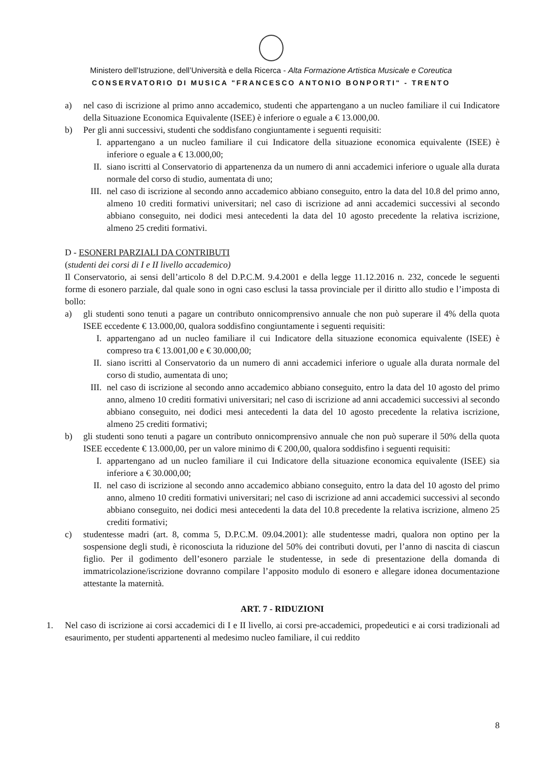Ministero dell’Istruzione, dell’Università e della Ricerca - Alta Formazione Artistica Musicale e Coreutica
CONSERVATORIO DI MUSICA "FRANCESCO ANTONIO BONPORTI" - TRENTO
a) nel caso di iscrizione al primo anno accademico, studenti che appartengano a un nucleo familiare il cui Indicatore della Situazione Economica Equivalente (ISEE) è inferiore o eguale a € 13.000,00.
b) Per gli anni successivi, studenti che soddisfano congiuntamente i seguenti requisiti:
I. appartengano a un nucleo familiare il cui Indicatore della situazione economica equivalente (ISEE) è inferiore o eguale a € 13.000,00;
II. siano iscritti al Conservatorio di appartenenza da un numero di anni accademici inferiore o uguale alla durata normale del corso di studio, aumentata di uno;
III. nel caso di iscrizione al secondo anno accademico abbiano conseguito, entro la data del 10.8 del primo anno, almeno 10 crediti formativi universitari; nel caso di iscrizione ad anni accademici successivi al secondo abbiano conseguito, nei dodici mesi antecedenti la data del 10 agosto precedente la relativa iscrizione, almeno 25 crediti formativi.
D - ESONERI PARZIALI DA CONTRIBUTI
(studenti dei corsi di I e II livello accademico)
Il Conservatorio, ai sensi dell’articolo 8 del D.P.C.M. 9.4.2001 e della legge 11.12.2016 n. 232, concede le seguenti forme di esonero parziale, dal quale sono in ogni caso esclusi la tassa provinciale per il diritto allo studio e l’imposta di bollo:
a) gli studenti sono tenuti a pagare un contributo onnicomprensivo annuale che non può superare il 4% della quota ISEE eccedente € 13.000,00, qualora soddisfino congiuntamente i seguenti requisiti:
I. appartengano ad un nucleo familiare il cui Indicatore della situazione economica equivalente (ISEE) è compreso tra € 13.001,00 e € 30.000,00;
II. siano iscritti al Conservatorio da un numero di anni accademici inferiore o uguale alla durata normale del corso di studio, aumentata di uno;
III. nel caso di iscrizione al secondo anno accademico abbiano conseguito, entro la data del 10 agosto del primo anno, almeno 10 crediti formativi universitari; nel caso di iscrizione ad anni accademici successivi al secondo abbiano conseguito, nei dodici mesi antecedenti la data del 10 agosto precedente la relativa iscrizione, almeno 25 crediti formativi;
b) gli studenti sono tenuti a pagare un contributo onnicomprensivo annuale che non può superare il 50% della quota ISEE eccedente € 13.000,00, per un valore minimo di € 200,00, qualora soddisfino i seguenti requisiti:
I. appartengano ad un nucleo familiare il cui Indicatore della situazione economica equivalente (ISEE) sia inferiore a € 30.000,00;
II. nel caso di iscrizione al secondo anno accademico abbiano conseguito, entro la data del 10 agosto del primo anno, almeno 10 crediti formativi universitari; nel caso di iscrizione ad anni accademici successivi al secondo abbiano conseguito, nei dodici mesi antecedenti la data del 10.8 precedente la relativa iscrizione, almeno 25 crediti formativi;
c) studentesse madri (art. 8, comma 5, D.P.C.M. 09.04.2001): alle studentesse madri, qualora non optino per la sospensione degli studi, è riconosciuta la riduzione del 50% dei contributi dovuti, per l’anno di nascita di ciascun figlio. Per il godimento dell’esonero parziale le studentesse, in sede di presentazione della domanda di immatricolazione/iscrizione dovranno compilare l’apposito modulo di esonero e allegare idonea documentazione attestante la maternità.
ART. 7 - RIDUZIONI
1. Nel caso di iscrizione ai corsi accademici di I e II livello, ai corsi pre-accademici, propedeutici e ai corsi tradizionali ad esaurimento, per studenti appartenenti al medesimo nucleo familiare, il cui reddito
8